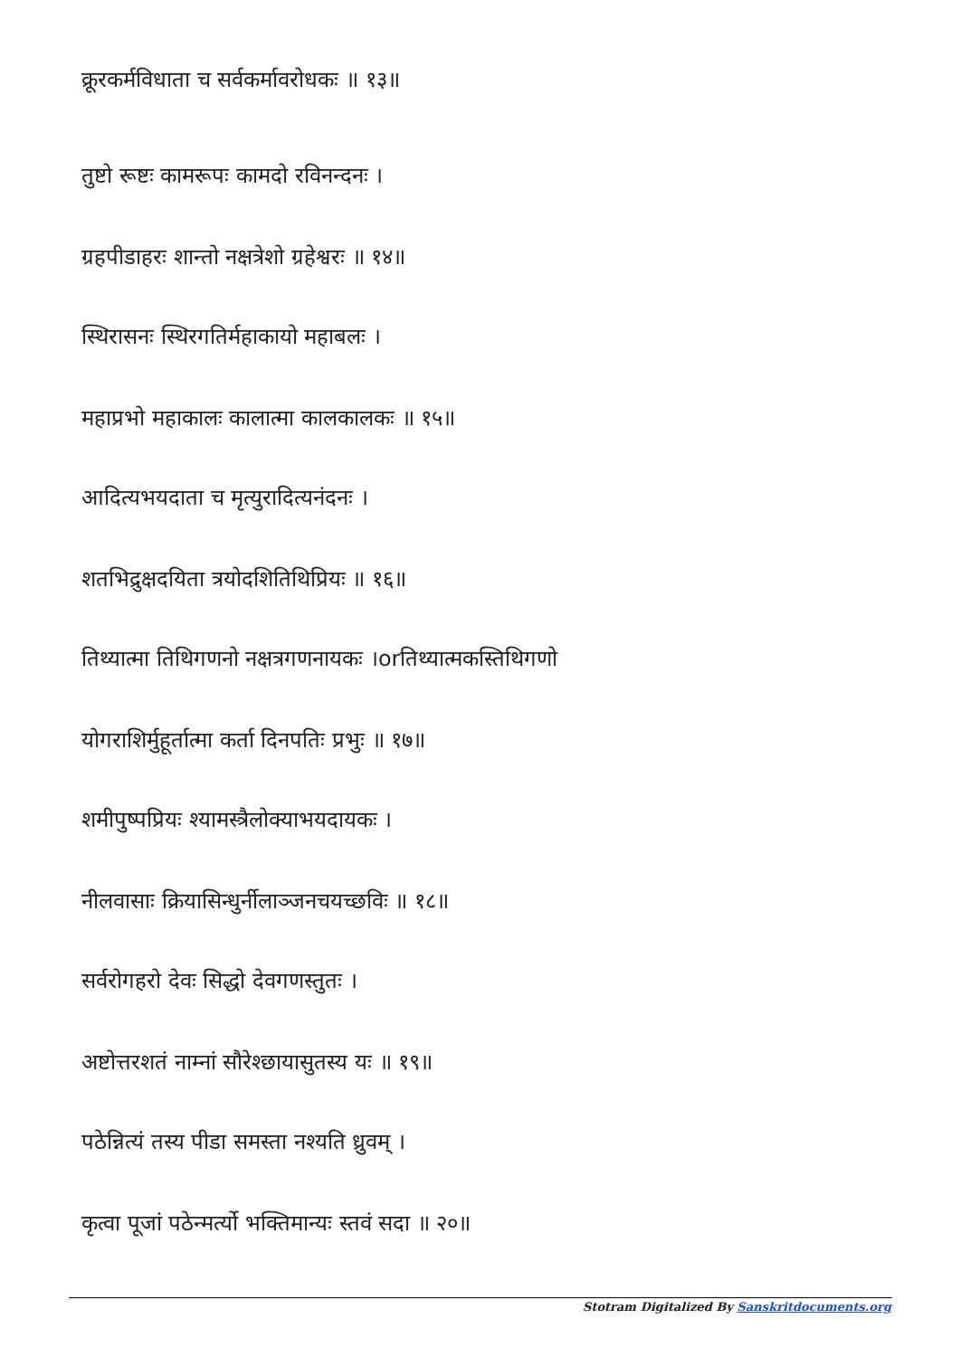क्रूरकर्मविधाता च सर्वकर्मावरोधकः ॥ १३॥
तुष्टो रूष्टः कामरूपः कामदो रविनन्दनः ।
ग्रहपीडाहरः शान्तो नक्षत्रेशो ग्रहेश्वरः ॥ १४॥
स्थिरासनः स्थिरगतिर्महाकायो महाबलः ।
महाप्रभो महाकालः कालात्मा कालकालकः ॥ १५॥
आदित्यभयदाता च मृत्युरादित्यनंदनः ।
शतभिद्रुक्षदयिता त्रयोदशितिथिप्रियः ॥ १६॥
तिथ्यात्मा तिथिगणनो नक्षत्रगणनायकः ।orतिथ्यात्मकस्तिथिगणो
योगराशिर्मुहूर्तात्मा कर्ता दिनपतिः प्रभुः ॥ १७॥
शमीपुष्पप्रियः श्यामस्त्रैलोक्याभयदायकः ।
नीलवासाः क्रियासिन्धुर्नीलाञ्जनचयच्छविः ॥ १८॥
सर्वरोगहरो देवः सिद्धो देवगणस्तुतः ।
अष्टोत्तरशतं नाम्नां सौरेश्छायासुतस्य यः ॥ १९॥
पठेन्नित्यं तस्य पीडा समस्ता नश्यति ध्रुवम् ।
कृत्वा पूजां पठेन्मर्त्यो भक्तिमान्यः स्तवं सदा ॥ २०॥
Stotram Digitalized By Sanskritdocuments.org